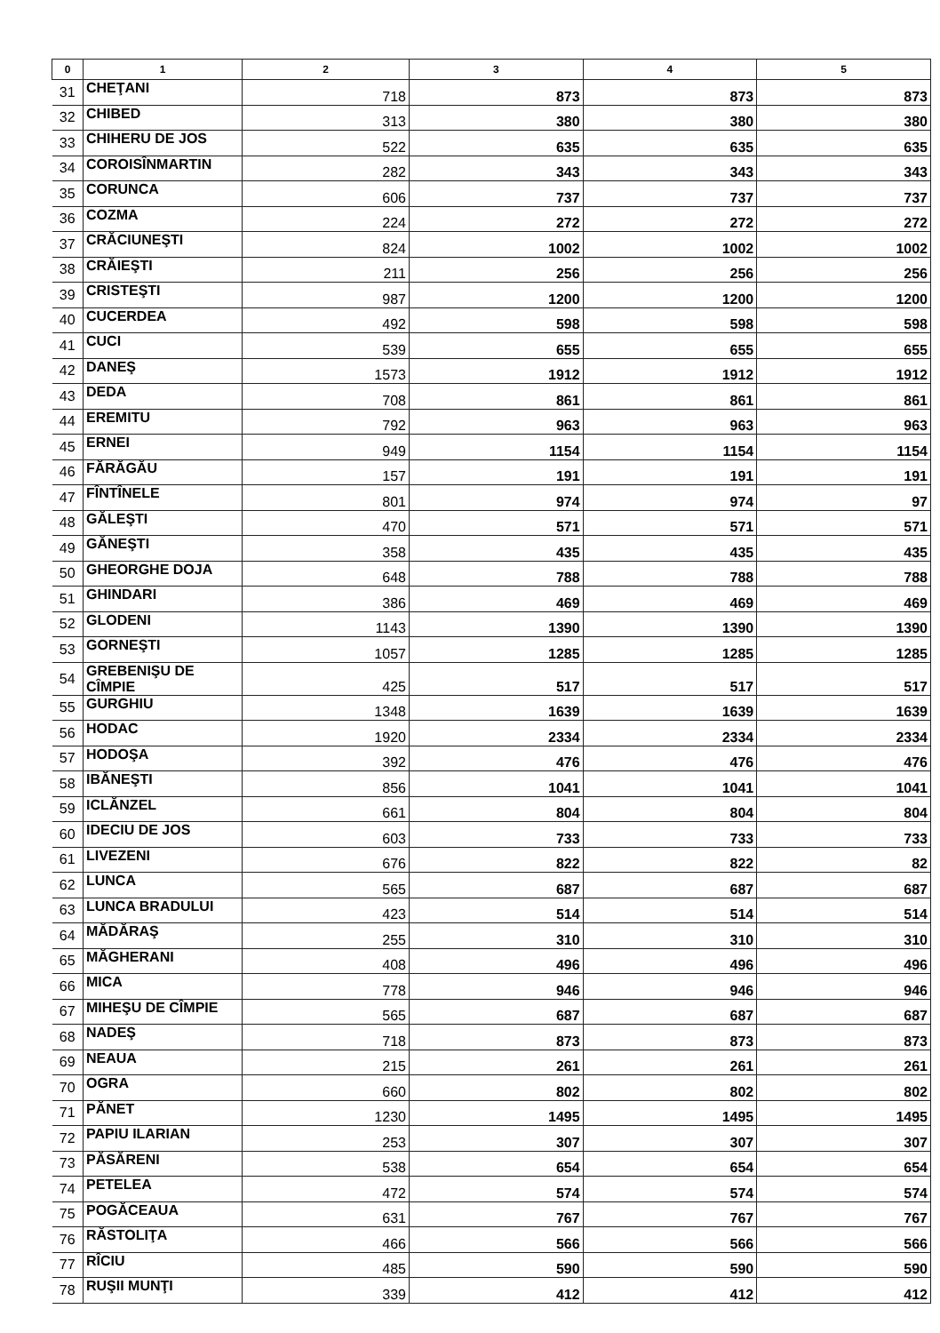| 0 | 1 | 2 | 3 | 4 | 5 |
| --- | --- | --- | --- | --- | --- |
| 31 | CHEŢANI | 718 | 873 | 873 | 873 |
| 32 | CHIBED | 313 | 380 | 380 | 380 |
| 33 | CHIHERU DE JOS | 522 | 635 | 635 | 635 |
| 34 | COROISÎNMARTIN | 282 | 343 | 343 | 343 |
| 35 | CORUNCA | 606 | 737 | 737 | 737 |
| 36 | COZMA | 224 | 272 | 272 | 272 |
| 37 | CRĂCIUNEŞTI | 824 | 1002 | 1002 | 1002 |
| 38 | CRĂIEŞTI | 211 | 256 | 256 | 256 |
| 39 | CRISTEŞTI | 987 | 1200 | 1200 | 1200 |
| 40 | CUCERDEA | 492 | 598 | 598 | 598 |
| 41 | CUCI | 539 | 655 | 655 | 655 |
| 42 | DANEŞ | 1573 | 1912 | 1912 | 1912 |
| 43 | DEDA | 708 | 861 | 861 | 861 |
| 44 | EREMITU | 792 | 963 | 963 | 963 |
| 45 | ERNEI | 949 | 1154 | 1154 | 1154 |
| 46 | FĂRĂGĂU | 157 | 191 | 191 | 191 |
| 47 | FÎNTÎNELE | 801 | 974 | 974 | 97 |
| 48 | GĂLEŞTI | 470 | 571 | 571 | 571 |
| 49 | GĂNEŞTI | 358 | 435 | 435 | 435 |
| 50 | GHEORGHE DOJA | 648 | 788 | 788 | 788 |
| 51 | GHINDARI | 386 | 469 | 469 | 469 |
| 52 | GLODENI | 1143 | 1390 | 1390 | 1390 |
| 53 | GORNEŞTI | 1057 | 1285 | 1285 | 1285 |
| 54 | GREBENIŞU DE CÎMPIE | 425 | 517 | 517 | 517 |
| 55 | GURGHIU | 1348 | 1639 | 1639 | 1639 |
| 56 | HODAC | 1920 | 2334 | 2334 | 2334 |
| 57 | HODOŞA | 392 | 476 | 476 | 476 |
| 58 | IBĂNEŞTI | 856 | 1041 | 1041 | 1041 |
| 59 | ICLĂNZEL | 661 | 804 | 804 | 804 |
| 60 | IDECIU DE JOS | 603 | 733 | 733 | 733 |
| 61 | LIVEZENI | 676 | 822 | 822 | 82 |
| 62 | LUNCA | 565 | 687 | 687 | 687 |
| 63 | LUNCA BRADULUI | 423 | 514 | 514 | 514 |
| 64 | MĂDĂRAŞ | 255 | 310 | 310 | 310 |
| 65 | MĂGHERANI | 408 | 496 | 496 | 496 |
| 66 | MICA | 778 | 946 | 946 | 946 |
| 67 | MIHEŞU DE CÎMPIE | 565 | 687 | 687 | 687 |
| 68 | NADEŞ | 718 | 873 | 873 | 873 |
| 69 | NEAUA | 215 | 261 | 261 | 261 |
| 70 | OGRA | 660 | 802 | 802 | 802 |
| 71 | PĂNET | 1230 | 1495 | 1495 | 1495 |
| 72 | PAPIU ILARIAN | 253 | 307 | 307 | 307 |
| 73 | PĂSĂRENI | 538 | 654 | 654 | 654 |
| 74 | PETELEA | 472 | 574 | 574 | 574 |
| 75 | POGĂCEAUA | 631 | 767 | 767 | 767 |
| 76 | RĂSTOLIŢA | 466 | 566 | 566 | 566 |
| 77 | RÎCIU | 485 | 590 | 590 | 590 |
| 78 | RUŞII MUNŢI | 339 | 412 | 412 | 412 |